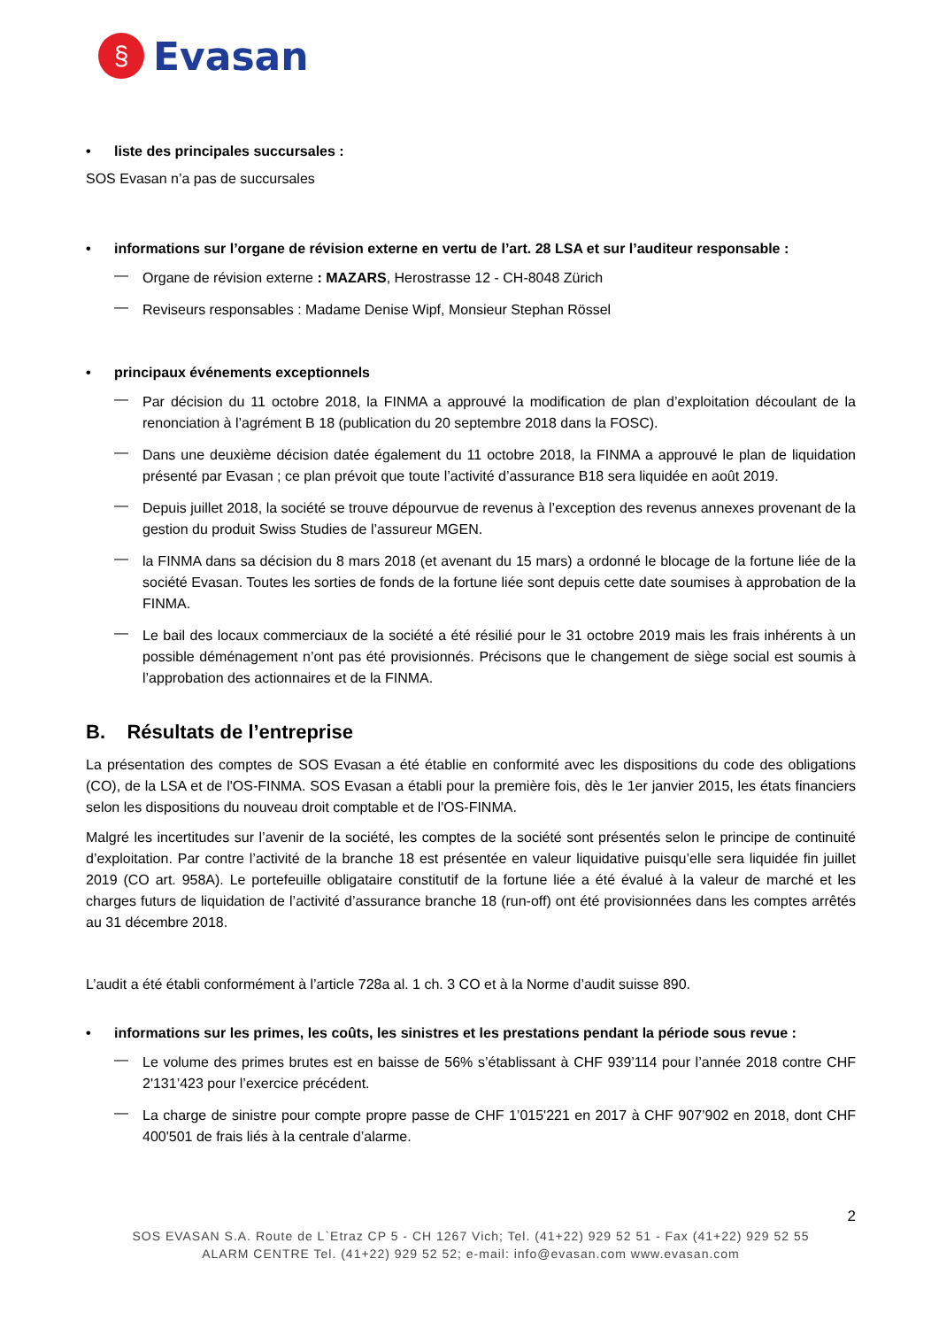§
Evasan
• liste des principales succursales :
SOS Evasan n’a pas de succursales
• informations sur l’organe de révision externe en vertu de l’art. 28 LSA et sur l’auditeur responsable :
—
Organe de révision externe : MAZARS, Herostrasse 12 - CH-8048 Zürich
—
Reviseurs responsables : Madame Denise Wipf, Monsieur Stephan Rössel
• principaux événements exceptionnels
—
Par décision du 11 octobre 2018, la FINMA a approuvé la modification de plan d’exploitation découlant de la renonciation à l’agrément B 18 (publication du 20 septembre 2018 dans la FOSC).
—
Dans une deuxième décision datée également du 11 octobre 2018, la FINMA a approuvé le plan de liquidation présenté par Evasan ; ce plan prévoit que toute l’activité d’assurance B18 sera liquidée en août 2019.
—
Depuis juillet 2018, la société se trouve dépourvue de revenus à l’exception des revenus annexes provenant de la gestion du produit Swiss Studies de l’assureur MGEN.
—
la FINMA dans sa décision du 8 mars 2018 (et avenant du 15 mars) a ordonné le blocage de la fortune liée de la société Evasan. Toutes les sorties de fonds de la fortune liée sont depuis cette date soumises à approbation de la FINMA.
—
Le bail des locaux commerciaux de la société a été résilié pour le 31 octobre 2019 mais les frais inhérents à un possible déménagement n’ont pas été provisionnés. Précisons que le changement de siège social est soumis à l’approbation des actionnaires et de la FINMA.
B. Résultats de l’entreprise
La présentation des comptes de SOS Evasan a été établie en conformité avec les dispositions du code des obligations (CO), de la LSA et de l'OS-FINMA. SOS Evasan a établi pour la première fois, dès le 1er janvier 2015, les états financiers selon les dispositions du nouveau droit comptable et de l'OS-FINMA.
Malgré les incertitudes sur l’avenir de la société, les comptes de la société sont présentés selon le principe de continuité d’exploitation. Par contre l’activité de la branche 18 est présentée en valeur liquidative puisqu’elle sera liquidée fin juillet 2019 (CO art. 958A). Le portefeuille obligataire constitutif de la fortune liée a été évalué à la valeur de marché et les charges futurs de liquidation de l’activité d’assurance branche 18 (run-off) ont été provisionnées dans les comptes arrêtés au 31 décembre 2018.
L’audit a été établi conformément à l’article 728a al. 1 ch. 3 CO et à la Norme d’audit suisse 890.
• informations sur les primes, les coûts, les sinistres et les prestations pendant la période sous revue :
—
Le volume des primes brutes est en baisse de 56% s’établissant à CHF 939’114 pour l’année 2018 contre CHF 2'131’423 pour l’exercice précédent.
—
La charge de sinistre pour compte propre passe de CHF 1’015'221 en 2017 à CHF 907’902 en 2018, dont CHF 400'501 de frais liés à la centrale d’alarme.
2
SOS EVASAN S.A. Route de L`Etraz CP 5 - CH 1267 Vich; Tel. (41+22) 929 52 51 - Fax (41+22) 929 52 55
ALARM CENTRE Tel. (41+22) 929 52 52; e-mail: info@evasan.com www.evasan.com